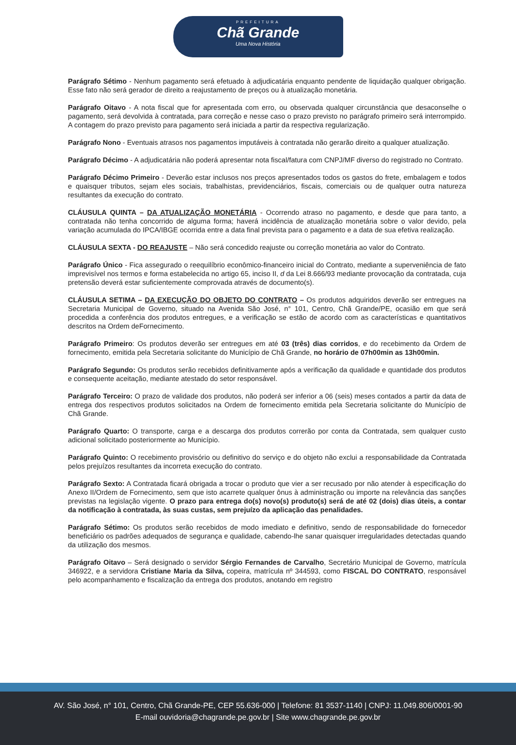PREFEITURA
Chã Grande
Uma Nova História
Parágrafo Sétimo - Nenhum pagamento será efetuado à adjudicatária enquanto pendente de liquidação qualquer obrigação. Esse fato não será gerador de direito a reajustamento de preços ou à atualização monetária.
Parágrafo Oitavo - A nota fiscal que for apresentada com erro, ou observada qualquer circunstância que desaconselhe o pagamento, será devolvida à contratada, para correção e nesse caso o prazo previsto no parágrafo primeiro será interrompido. A contagem do prazo previsto para pagamento será iniciada a partir da respectiva regularização.
Parágrafo Nono - Eventuais atrasos nos pagamentos imputáveis à contratada não gerarão direito a qualquer atualização.
Parágrafo Décimo - A adjudicatária não poderá apresentar nota fiscal/fatura com CNPJ/MF diverso do registrado no Contrato.
Parágrafo Décimo Primeiro - Deverão estar inclusos nos preços apresentados todos os gastos do frete, embalagem e todos e quaisquer tributos, sejam eles sociais, trabalhistas, previdenciários, fiscais, comerciais ou de qualquer outra natureza resultantes da execução do contrato.
CLÁUSULA QUINTA – DA ATUALIZAÇÃO MONETÁRIA - Ocorrendo atraso no pagamento, e desde que para tanto, a contratada não tenha concorrido de alguma forma; haverá incidência de atualização monetária sobre o valor devido, pela variação acumulada do IPCA/IBGE ocorrida entre a data final prevista para o pagamento e a data de sua efetiva realização.
CLÁUSULA SEXTA - DO REAJUSTE – Não será concedido reajuste ou correção monetária ao valor do Contrato.
Parágrafo Único - Fica assegurado o reequilíbrio econômico-financeiro inicial do Contrato, mediante a superveniência de fato imprevisível nos termos e forma estabelecida no artigo 65, inciso II, d da Lei 8.666/93 mediante provocação da contratada, cuja pretensão deverá estar suficientemente comprovada através de documento(s).
CLÁUSULA SETIMA – DA EXECUÇÃO DO OBJETO DO CONTRATO – Os produtos adquiridos deverão ser entregues na Secretaria Municipal de Governo, situado na Avenida São José, n° 101, Centro, Chã Grande/PE, ocasião em que será procedida a conferência dos produtos entregues, e a verificação se estão de acordo com as características e quantitativos descritos na Ordem deFornecimento.
Parágrafo Primeiro: Os produtos deverão ser entregues em até 03 (três) dias corridos, e do recebimento da Ordem de fornecimento, emitida pela Secretaria solicitante do Município de Chã Grande, no horário de 07h00min as 13h00min.
Parágrafo Segundo: Os produtos serão recebidos definitivamente após a verificação da qualidade e quantidade dos produtos e consequente aceitação, mediante atestado do setor responsável.
Parágrafo Terceiro: O prazo de validade dos produtos, não poderá ser inferior a 06 (seis) meses contados a partir da data de entrega dos respectivos produtos solicitados na Ordem de fornecimento emitida pela Secretaria solicitante do Município de Chã Grande.
Parágrafo Quarto: O transporte, carga e a descarga dos produtos correrão por conta da Contratada, sem qualquer custo adicional solicitado posteriormente ao Município.
Parágrafo Quinto: O recebimento provisório ou definitivo do serviço e do objeto não exclui a responsabilidade da Contratada pelos prejuízos resultantes da incorreta execução do contrato.
Parágrafo Sexto: A Contratada ficará obrigada a trocar o produto que vier a ser recusado por não atender à especificação do Anexo II/Ordem de Fornecimento, sem que isto acarrete qualquer ônus à administração ou importe na relevância das sanções previstas na legislação vigente. O prazo para entrega do(s) novo(s) produto(s) será de até 02 (dois) dias úteis, a contar da notificação à contratada, às suas custas, sem prejuízo da aplicação das penalidades.
Parágrafo Sétimo: Os produtos serão recebidos de modo imediato e definitivo, sendo de responsabilidade do fornecedor beneficiário os padrões adequados de segurança e qualidade, cabendo-lhe sanar quaisquer irregularidades detectadas quando da utilização dos mesmos.
Parágrafo Oitavo – Será designado o servidor Sérgio Fernandes de Carvalho, Secretário Municipal de Governo, matrícula 346922, e a servidora Cristiane Maria da Silva, copeira, matrícula nº 344593, como FISCAL DO CONTRATO, responsável pelo acompanhamento e fiscalização da entrega dos produtos, anotando em registro
AV. São José, n° 101, Centro, Chã Grande-PE, CEP 55.636-000 | Telefone: 81 3537-1140 | CNPJ: 11.049.806/0001-90
E-mail ouvidoria@chagrande.pe.gov.br | Site www.chagrande.pe.gov.br